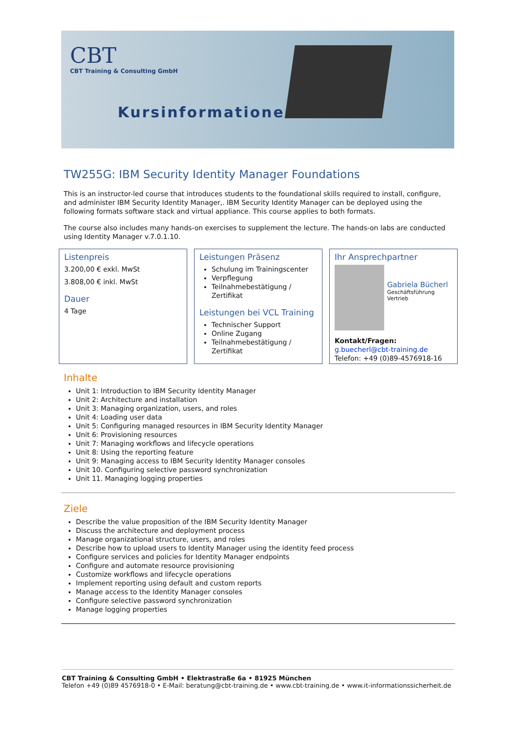CBT
CBT Training & Consulting GmbH
Kursinformationen
TW255G: IBM Security Identity Manager Foundations
This is an instructor-led course that introduces students to the foundational skills required to install, configure, and administer IBM Security Identity Manager,. IBM Security Identity Manager can be deployed using the following formats software stack and virtual appliance. This course applies to both formats.
The course also includes many hands-on exercises to supplement the lecture. The hands-on labs are conducted using Identity Manager v.7.0.1.10.
Listenpreis
3.200,00 € exkl. MwSt
3.808,00 € inkl. MwSt
Dauer
4 Tage
Leistungen Präsenz
Schulung im Trainingscenter
Verpflegung
Teilnahmebestätigung / Zertifikat
Leistungen bei VCL Training
Technischer Support
Online Zugang
Teilnahmebestätigung / Zertifikat
Ihr Ansprechpartner
Gabriela Bücherl
Geschäftsführung
Vertrieb
Kontakt/Fragen:
g.buecherl@cbt-training.de
Telefon: +49 (0)89-4576918-16
Inhalte
Unit 1: Introduction to IBM Security Identity Manager
Unit 2: Architecture and installation
Unit 3: Managing organization, users, and roles
Unit 4: Loading user data
Unit 5: Configuring managed resources in IBM Security Identity Manager
Unit 6: Provisioning resources
Unit 7: Managing workflows and lifecycle operations
Unit 8: Using the reporting feature
Unit 9: Managing access to IBM Security Identity Manager consoles
Unit 10. Configuring selective password synchronization
Unit 11. Managing logging properties
Ziele
Describe the value proposition of the IBM Security Identity Manager
Discuss the architecture and deployment process
Manage organizational structure, users, and roles
Describe how to upload users to Identity Manager using the identity feed process
Configure services and policies for Identity Manager endpoints
Configure and automate resource provisioning
Customize workflows and lifecycle operations
Implement reporting using default and custom reports
Manage access to the Identity Manager consoles
Configure selective password synchronization
Manage logging properties
CBT Training & Consulting GmbH • Elektrastraße 6a • 81925 München
Telefon +49 (0)89 4576918-0 • E-Mail: beratung@cbt-training.de • www.cbt-training.de • www.it-informationssicherheit.de